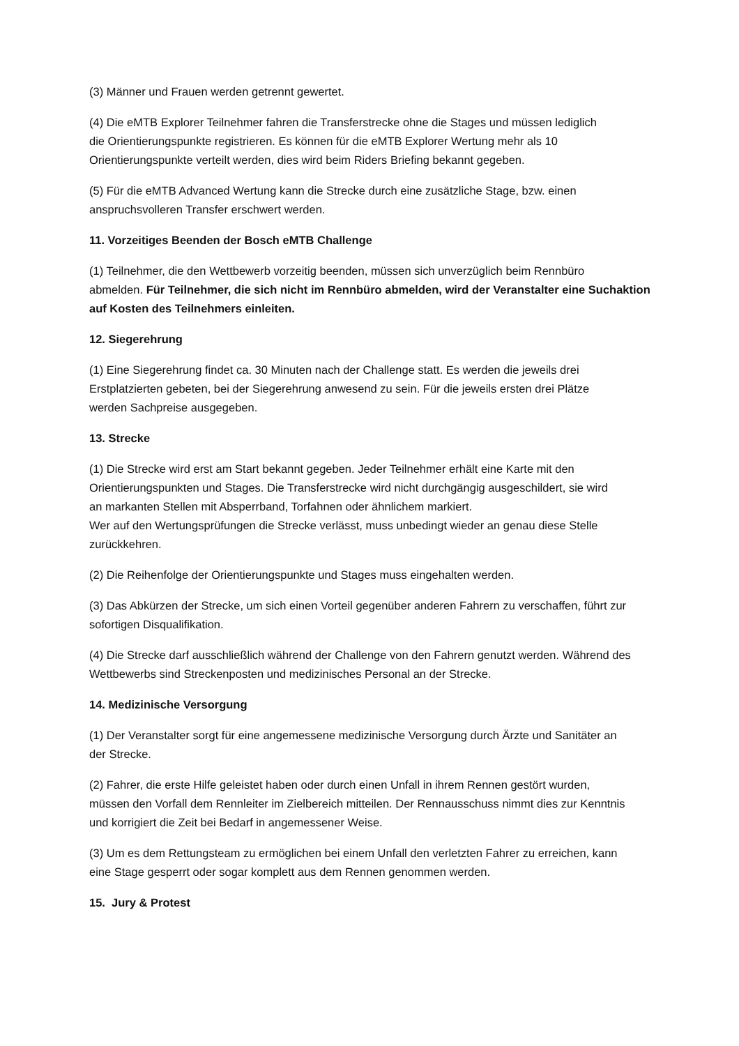(3) Männer und Frauen werden getrennt gewertet.
(4) Die eMTB Explorer Teilnehmer fahren die Transferstrecke ohne die Stages und müssen lediglich
die Orientierungspunkte registrieren. Es können für die eMTB Explorer Wertung mehr als 10
Orientierungspunkte verteilt werden, dies wird beim Riders Briefing bekannt gegeben.
(5) Für die eMTB Advanced Wertung kann die Strecke durch eine zusätzliche Stage, bzw. einen
anspruchsvolleren Transfer erschwert werden.
11. Vorzeitiges Beenden der Bosch eMTB Challenge
(1) Teilnehmer, die den Wettbewerb vorzeitig beenden, müssen sich unverzüglich beim Rennbüro
abmelden. Für Teilnehmer, die sich nicht im Rennbüro abmelden, wird der Veranstalter eine Suchaktion auf Kosten des Teilnehmers einleiten.
12. Siegerehrung
(1) Eine Siegerehrung findet ca. 30 Minuten nach der Challenge statt. Es werden die jeweils drei
Erstplatzierten gebeten, bei der Siegerehrung anwesend zu sein. Für die jeweils ersten drei Plätze
werden Sachpreise ausgegeben.
13. Strecke
(1) Die Strecke wird erst am Start bekannt gegeben. Jeder Teilnehmer erhält eine Karte mit den
Orientierungspunkten und Stages. Die Transferstrecke wird nicht durchgängig ausgeschildert, sie wird
an markanten Stellen mit Absperrband, Torfahnen oder ähnlichem markiert.
Wer auf den Wertungsprüfungen die Strecke verlässt, muss unbedingt wieder an genau diese Stelle
zurückkehren.
(2) Die Reihenfolge der Orientierungspunkte und Stages muss eingehalten werden.
(3) Das Abkürzen der Strecke, um sich einen Vorteil gegenüber anderen Fahrern zu verschaffen, führt zur
sofortigen Disqualifikation.
(4) Die Strecke darf ausschließlich während der Challenge von den Fahrern genutzt werden. Während des
Wettbewerbs sind Streckenposten und medizinisches Personal an der Strecke.
14. Medizinische Versorgung
(1) Der Veranstalter sorgt für eine angemessene medizinische Versorgung durch Ärzte und Sanitäter an
der Strecke.
(2) Fahrer, die erste Hilfe geleistet haben oder durch einen Unfall in ihrem Rennen gestört wurden,
müssen den Vorfall dem Rennleiter im Zielbereich mitteilen. Der Rennausschuss nimmt dies zur Kenntnis
und korrigiert die Zeit bei Bedarf in angemessener Weise.
(3) Um es dem Rettungsteam zu ermöglichen bei einem Unfall den verletzten Fahrer zu erreichen, kann
eine Stage gesperrt oder sogar komplett aus dem Rennen genommen werden.
15. Jury & Protest